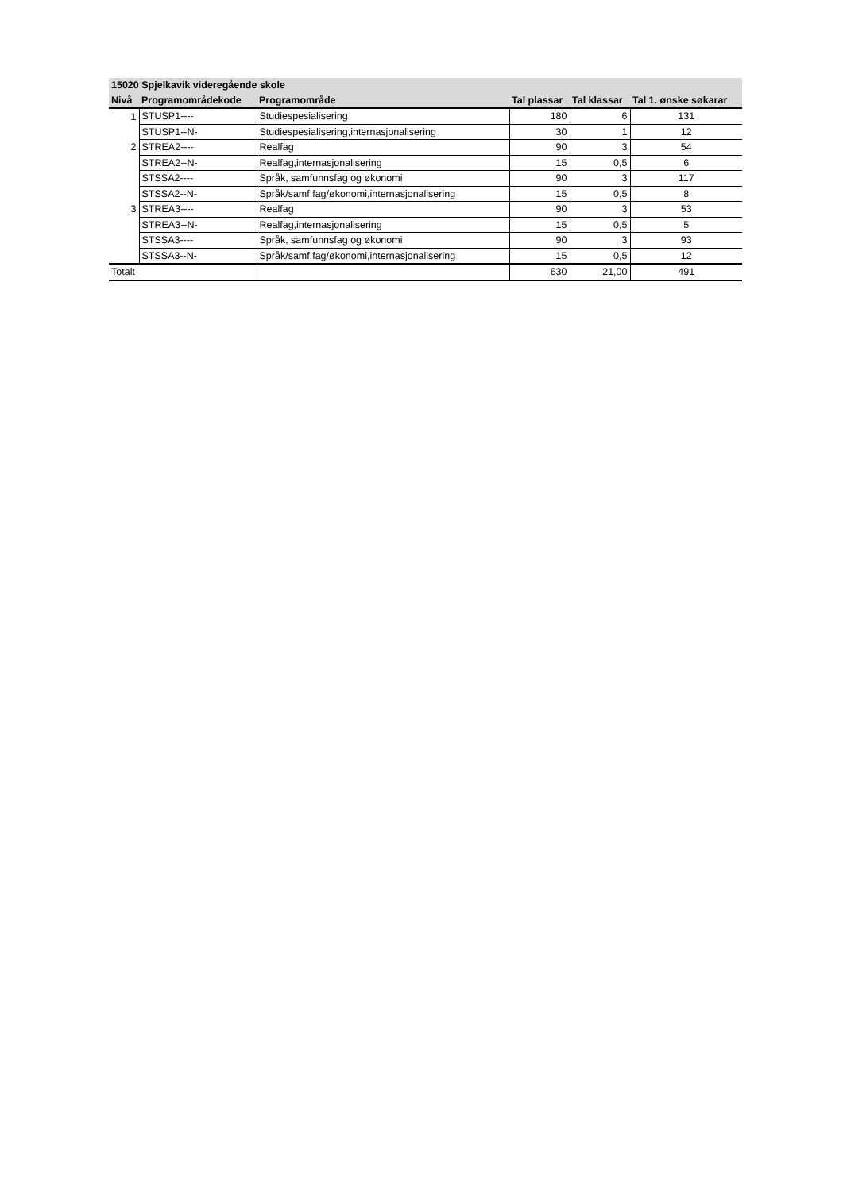| 15020 Spjelkavik videregående skole | | | | | |
| --- | --- | --- | --- | --- | --- |
| Nivå | Programområdekode | Programområde | Tal plassar | Tal klassar | Tal 1. ønske søkarar |
| 1 | STUSP1---- | Studiespesialisering | 180 | 6 | 131 |
| | STUSP1--N- | Studiespesialisering,internasjonalisering | 30 | 1 | 12 |
| 2 | STREA2---- | Realfag | 90 | 3 | 54 |
| | STREA2--N- | Realfag,internasjonalisering | 15 | 0,5 | 6 |
| | STSSA2---- | Språk, samfunnsfag og økonomi | 90 | 3 | 117 |
| | STSSA2--N- | Språk/samf.fag/økonomi,internasjonalisering | 15 | 0,5 | 8 |
| 3 | STREA3---- | Realfag | 90 | 3 | 53 |
| | STREA3--N- | Realfag,internasjonalisering | 15 | 0,5 | 5 |
| | STSSA3---- | Språk, samfunnsfag og økonomi | 90 | 3 | 93 |
| | STSSA3--N- | Språk/samf.fag/økonomi,internasjonalisering | 15 | 0,5 | 12 |
| Totalt | | | 630 | 21,00 | 491 |